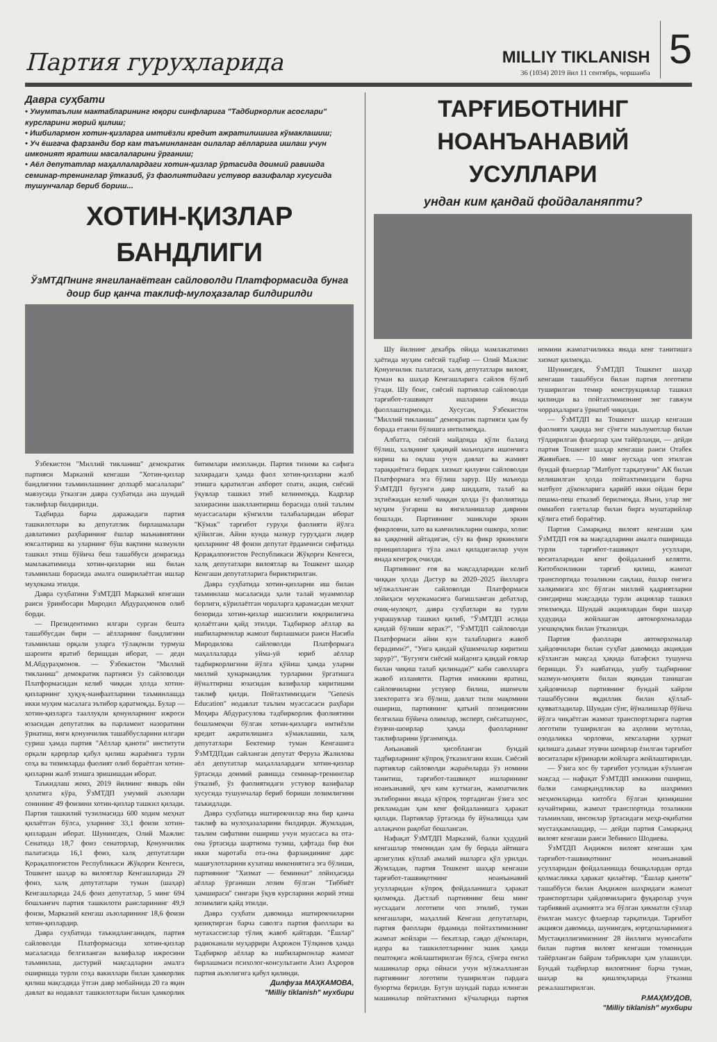Партия гуруҳларида
MILLIY TIKLANISH
36 (1034) 2019 йил 11 сентябрь, чоршанба
5
Давра суҳбати
• Умумтаълим мактабларининг юқори синфларига "Тадбиркорлик асослари" курсларини жорий қилиш;
• Ишбилармон хотин-қизларга имтиёзли кредит ажратилишига кўмаклашиш;
• Уч ёшгача фарзанди бор кам таъминланган оилалар аёлларига ишлаш учун имконият яратиш масалаларини ўрганиш;
• Аёл депутатлар маҳаллалардаги хотин-қизлар ўртасида доимий равишда семинар-тренинглар ўтказиб, ўз фаолиятидаги устувор вазифалар хусусида тушунчалар бериб бориш...
ХОТИН-ҚИЗЛАР БАНДЛИГИ
ЎзМТДПнинг янгиланаётган сайловолди Платформасида бунга доир бир қанча таклиф-мулоҳазалар билдирилди
Ўзбекистон "Миллий тикланиш" демократик партияси Марказий кенгаши "Хотин-қизлар бандлигини таъминлашнинг долзарб масалалари" мавзусида ўтказган давра суҳбатида ана шундай таклифлар билдирилди.
Тадбирда барча даражадаги партия ташкилотлари ва депутатлик бирлашмалари давлатимиз раҳбарининг ёшлар маънавиятини юксалтириш ва уларнинг бўш вақтини мазмунли ташкил этиш бўйича беш ташаббуси доирасида мамлакатимизда хотин-қизларни иш билан таъминлаш борасида амалга оширилаётган ишлар муҳокама этилди.
Давра суҳбатини ЎзМТДП Марказий кенгаши раиси ўринбосари Миродил Абдураҳмонов олиб борди.
— Президентимиз илгари сурган бешта ташаббусдан бири — аёлларнинг бандлигини таъминлаш орқали уларга тўлақонли турмуш шароити яратиб беришдан иборат, — деди М.Абдураҳмонов. — Ўзбекистон "Миллий тикланиш" демократик партияси ўз сайловолди Платформасидан келиб чиққан ҳолда хотин-қизларнинг ҳуқуқ-манфаатларини таъминлашда икки муҳим масалага эътибор қаратмоқда. Булар — хотин-қизларга тааллуқли қонунларнинг ижроси юзасидан депутатлик ва парламент назоратини ўрнатиш, янги қонунчилик ташаббусларини илгари суриш ҳамда партия "Аёллар қаноти" институти орқали қарорлар қабул қилиш жараёнига турли соҳа ва тизимларда фаолият олиб бораётган хотин-қизларни жалб этишга эришишдан иборат.
Таъкидлаш жоиз, 2019 йилнинг январь ойи ҳолатига кўра, ЎзМТДП умумий аъзолари сонининг 49 фоизини хотин-қизлар ташкил қилади. Партия ташкилий тузилмасида 600 ходим меҳнат қилаётган бўлса, уларнинг 33,1 фоизи хотин-қизлардан иборат. Шунингдек, Олий Мажлис Сенатида 18,7 фоиз сенаторлар, Қонунчилик палатасида 16,1 фоиз, халқ депутатлари Қорақалпоғистон Республикаси Жўқорғи Кенгеси, Тошкент шаҳар ва вилоятлар Кенгашларида 29 фоиз, халқ депутатлари туман (шаҳар) Кенгашларида 24,6 фоиз депутатлар, 5 минг 694 бошланғич партия ташкилоти раисларининг 49,9 фоизи, Марказий кенгаш аъзоларининг 18,6 фоизи хотин-қизлардир.
Давра суҳбатида таъкидланганидек, партия сайловолди Платформасида хотин-қизлар масаласида белгиланган вазифалар ижросини таъминлаш, дастурий мақсадларни амалга оширишда турли соҳа вакиллари билан ҳамкорлик қилиш мақсадида ўтган давр мобайнида 20 га яқин давлат ва нодавлат ташкилотлари билан ҳамкорлик битимлари имзоланди. Партия тизими ва сафига захирадаги ҳамда фаол хотин-қизларни жалб этишга қаратилган ахборот соати, акция, сиёсий ўқувлар ташкил этиб келинмоқда. Кадрлар захирасини шакллантириш борасида олий таълим муассасалари кўнгилли талабаларидан иборат "Кўмак" тарғибот гуруҳи фаолияти йўлга қўйилган. Айни кунда мазкур гуруҳдаги лидер қизларнинг 48 фоизи депутат ёрдамчиси сифатида Қорақалпоғистон Республикаси Жўқорғи Кенгеси, халқ депутатлари вилоятлар ва Тошкент шаҳар Кенгаши депутатларига бириктирилган.
Давра суҳбатида хотин-қизларни иш билан таъминлаш масаласида ҳали талай муаммолар борлиги, кўрилаётган чораларга қарамасдан меҳнат бозорида хотин-қизлар ишсизлиги юқорилигича қолаётгани қайд этилди. Тадбиркор аёллар ва ишбилармонлар жамоат бирлашмаси раиси Насиба Миродилова сайловолди Платформага маҳаллаларда уйма-уй юриб аёллар тадбиркорлигини йўлга қўйиш ҳамда уларни миллий ҳунармандлик турларини ўргатишга йўналтириш юзасидан вазифалар киритишни таклиф қилди. Пойтахтимиздаги "Genesis Education" нодавлат таълим муассасаси раҳбари Моҳира Абдурасулова тадбиркорлик фаолиятини бошламоқчи бўлган хотин-қизларга имтиёзли кредит ажратилишига кўмаклашиш, халқ депутатлари Бектемир туман Кенгашига ЎзМТДПдан сайланган депутат Феруза Жалилова аёл депутатлар маҳаллалардаги хотин-қизлар ўртасида доимий равишда семинар-тренинглар ўтказиб, ўз фаолиятидаги устувор вазифалар хусусида тушунчалар бериб бориши лозимлигини таъкидлади.
Давра суҳбатида иштирокчилар яна бир қанча таклиф ва мулоҳазаларини билдирди. Жумладан, таълим сифатини ошириш учун муассаса ва ота-она ўртасида шартнома тузиш, ҳафтада бир ёки икки маротаба ота-она фарзандининг дарс машғулотларини кузатиш имкониятига эга бўлиши, партиянинг "Хизмат — беминнат" лойиҳасида аёллар ўрганиши лозим бўлган "Тиббиёт ҳамшираси" сингари ўқув курсларини жорий этиш лозимлиги қайд этилди.
Давра суҳбати давомида иштирокчиларни қизиқтирган барча саволга партия фаоллари ва мутахассислар тўлиқ жавоб қайтарди. "Ёшлар" радиоканали муҳаррири Аҳрожон Тўлқинов ҳамда Тадбиркор аёллар ва ишбилармонлар жамоат бирлашмаси психолог-консультанти Азиз Аҳроров партия аъзолигига қабул қилинди.
Дилфуза МАҲКАМОВА,
"Milliy tiklanish" мухбири
ТАРҒИБОТНИНГ НОАНЪАНАВИЙ УСУЛЛАРИ
ундан ким қандай фойдаланяпти?
Шу йилнинг декабрь ойида мамлакатимиз ҳаётида муҳим сиёсий тадбир — Олий Мажлис Қонунчилик палатаси, халқ депутатлари вилоят, туман ва шаҳар Кенгашларига сайлов бўлиб ўтади. Шу боис, сиёсий партиялар сайловолди тарғибот-ташвиқот ишларини янада фаоллаштирмоқда. Хусусан, Ўзбекистон "Миллий тикланиш" демократик партияси ҳам бу борада етакчи бўлишга интилмоқда.
Албатта, сиёсий майдонда қўли баланд бўлиш, халқнинг ҳақиқий маънодаги ишончига кириш ва оқлаш учун давлат ва жамият тараққиётига бирдек хизмат қилувчи сайловолди Платформага эга бўлиш зарур. Шу маънода ЎзМТДП бугунги давр шиддати, талаб ва эҳтиёжидан келиб чиққан ҳолда ўз фаолиятида муҳим ўзгариш ва янгиланишлар даврини бошлади. Партиянинг эшиклари эркин фикрловчи, хато ва камчиликларни ошкора, холис ва ҳаққоний айтадиган, сўз ва фикр эркинлиги принципларига тўла амал қиладиганлар учун янада кенгроқ очилди.
Партиянинг ғоя ва мақсадларидан келиб чиққан ҳолда Дастур ва 2020–2025 йилларга мўлжалланган сайловолди Платформаси лойиҳаси муҳокамасига бағишланган дебатлар, очиқ-мулоқот, давра суҳбатлари ва турли учрашувлар ташкил қилиб, "ЎзМТДП аслида қандай бўлиши керак?", "ЎзМТДП сайловолди Платформаси айни кун талабларига жавоб берадими?", "Унга қандай қўшимчалар киритиш зарур?", "Бугунги сиёсий майдонга қандай ғоялар билан чиқиш талаб қилинади?" каби саволларга жавоб изланяпти. Партия имижини яратиш, сайловчиларни устувор билиш, ишончли электоратга эга бўлиш, давлат тили мақомини ошириш, партиянинг қатъий позициясини белгилаш бўйича олимлар, эксперт, сиёсатшунос, ёзувчи-шоирлар ҳамда фаолларнинг таклифларини ўрганмоқда.
Анъанавий ҳисобланган бундай тадбирларнинг кўпроқ ўтказилгани яхши. Сиёсий партиялар сайловолди жараёнларда ўз номини танитиш, тарғибот-ташвиқот ишларининг ноанъанавий, ҳеч ким кутмаган, жамоатчилик эътиборини янада кўпроқ тортадиган ўзига хос рекламадан ҳам кенг фойдаланишга ҳаракат қилади. Партиялар ўртасида бу йўналишда ҳам аллақачон рақобат бошланган.
Нафақат ЎзМТДП Марказий, балки ҳудудий кенгашлар томонидан ҳам бу борада айтишга арзигулик кўплаб амалий ишларга қўл урилди. Жумладан, партия Тошкент шаҳар кенгаши тарғибот-ташвиқотнинг ноанъанавий усулларидан кўпроқ фойдаланишга ҳаракат қилмоқда. Дастлаб партиянинг беш минг нусхадаги логотипи чоп этилиб, туман кенгашлари, маҳаллий Кенгаш депутатлари, партия фаоллари ёрдамида пойтахтимизнинг жамоат жойлари — бекатлар, савдо дўконлари, идора ва ташкилотларнинг эшик ҳамда пештоқига жойлаштирилган бўлса, сўнгра енгил машиналар орқа ойнаси учун мўлжалланган партиянинг логотипи туширилган пардага буюртма берилди. Бугун шундай парда илинган машиналар пойтахтимиз кўчаларида партия номини жамоатчиликка янада кенг танитишга хизмат қилмоқда.
Шунингдек, ЎзМТДП Тошкент шаҳар кенгаши ташаббуси билан партия логотипи туширилган темир конструкциялар ташкил қилинди ва пойтахтимизнинг энг гавжум чорраҳаларига ўрнатиб чиқилди.
— ЎзМТДП ва Тошкент шаҳар кенгаши фаолияти ҳақида энг сўнгги маълумотлар билан тўлдирилган флаерлар ҳам тайёрланди, — дейди партия Тошкент шаҳар кенгаши раиси Отабек Жиянбаев. — 10 минг нусхада чоп этилган бундай флаерлар "Матбуот тарқатувчи" АК билан келишилган ҳолда пойтахтимиздаги барча матбуот дўконларига қарийб икки ойдан бери пешма-пеш етказиб берилмоқда. Яъни, улар энг оммабоп газеталар билан бирга муштарийлар қўлига етиб бораётир.
Партия Самарқанд вилоят кенгаши ҳам ЎзМТДП ғоя ва мақсадларини амалга оширишда турли тарғибот-ташвиқот усуллари, воситаларидан кенг фойдаланиб келяпти. Китобхонликни тарғиб қилиш, жамоат транспортида тозаликни сақлаш, ёшлар онгига халқимизга хос бўлган миллий қадриятларни сингдириш мақсадида турли акциялар ташкил этилмоқда. Шундай акциялардан бири шаҳар ҳудудида жойлашган автокорхоналарда уюшқоқлик билан ўтказилди.
Партия фаоллари автокорхоналар ҳайдовчилари билан суҳбат давомида акциядан кўзланган мақсад ҳақида батафсил тушунча беришди. Ўз навбатида, ушбу тадбирнинг мазмун-моҳияти билан яқиндан танишган ҳайдовчилар партиянинг бундай хайрли ташаббусини яқдиллик билан қўллаб-қувватладилар. Шундан сўнг, йўналишлар бўйича йўлга чиқаётган жамоат транспортларига партия логотипи туширилган ва аҳолини мутолаа, озодаликка чорловчи, кексаларни ҳурмат қилишга даъват этувчи шоирлар ёзилган тарғибот воситалари кўринарли жойларга жойлаштирилди.
— Ўзига хос бу тарғибот усулидан кўзланган мақсад — нафақат ЎзМТДП имижини ошириш, балки самарқандликлар ва шаҳримиз меҳмонларида китобга бўлган қизиқишни кучайтириш, жамоат транспортида тозаликни таъминлаш, инсонлар ўртасидаги меҳр-оқибатни мустаҳкамлашдир, — дейди партия Самарқанд вилоят кенгаши раиси Зебинисо Шодиева.
ЎзМТДП Андижон вилоят кенгаши ҳам тарғибот-ташвиқотнинг ноанъанавий усулларидан фойдаланишда бошқалардан ортда қолмасликка ҳаракат қилаётир. "Ёшлар қаноти" ташаббуси билан Андижон шаҳридаги жамоат транспортлари ҳайдовчиларига фуқаролар учун тарбиявий аҳамиятга эга бўлган ҳикматли сўзлар ёзилган махсус флаерлар тарқатилди. Тарғибот акцияси давомида, шунингдек, юртдошларимизга Мустақиллигимизнинг 28 йиллиги муносабати билан партия вилоят кенгаши томонидан тайёрланган байрам табриклари ҳам улашилди. Бундай тадбирлар вилоятнинг барча туман, шаҳар ва қишлоқларида ўтказиш режалаштирилган.
Р.МАҲМУДОВ,
"Milliy tiklanish" мухбири